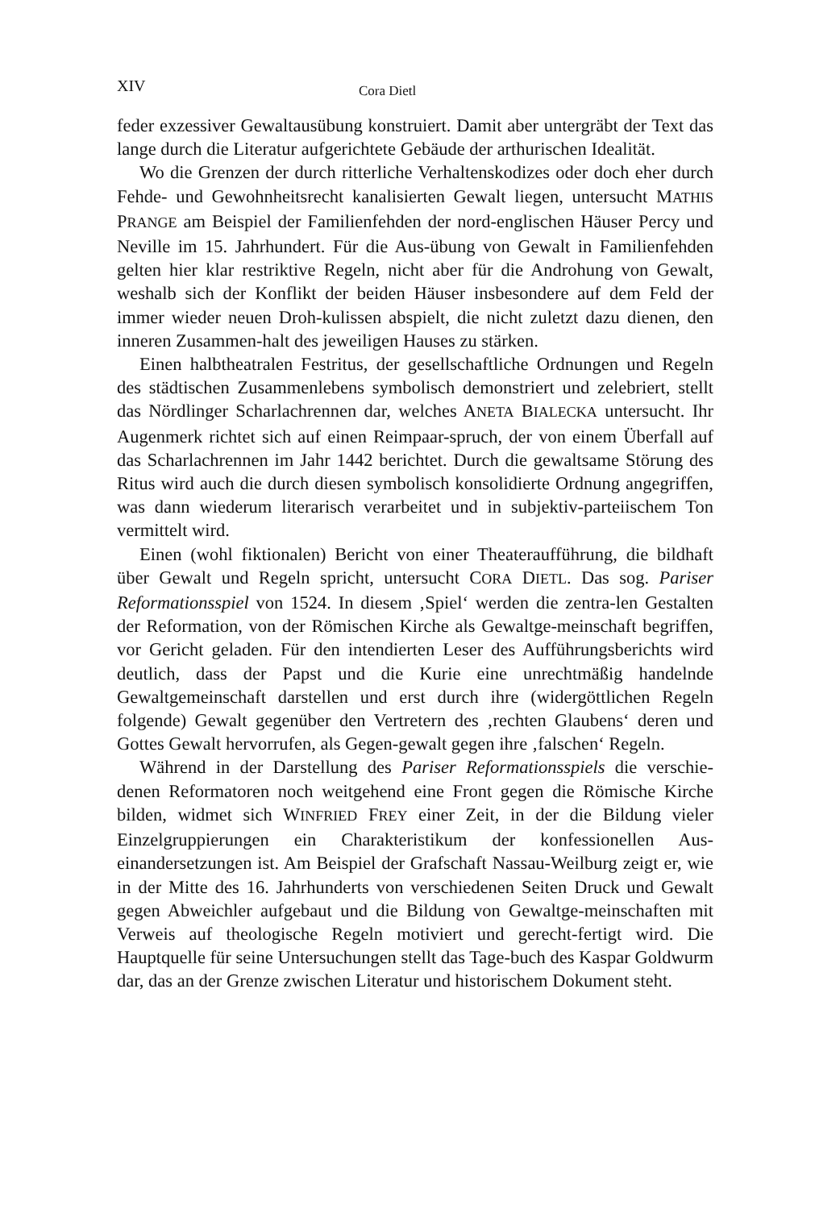XIV Cora Dietl
feder exzessiver Gewaltausübung konstruiert. Damit aber untergräbt der Text das lange durch die Literatur aufgerichtete Gebäude der arthurischen Idealität.
Wo die Grenzen der durch ritterliche Verhaltenskodizes oder doch eher durch Fehde- und Gewohnheitsrecht kanalisierten Gewalt liegen, untersucht MATHIS PRANGE am Beispiel der Familienfehden der nord-englischen Häuser Percy und Neville im 15. Jahrhundert. Für die Aus-übung von Gewalt in Familienfehden gelten hier klar restriktive Regeln, nicht aber für die Androhung von Gewalt, weshalb sich der Konflikt der beiden Häuser insbesondere auf dem Feld der immer wieder neuen Droh-kulissen abspielt, die nicht zuletzt dazu dienen, den inneren Zusammen-halt des jeweiligen Hauses zu stärken.
Einen halbtheatralen Festritus, der gesellschaftliche Ordnungen und Regeln des städtischen Zusammenlebens symbolisch demonstriert und zelebriert, stellt das Nördlinger Scharlachrennen dar, welches ANETA BIALECKA untersucht. Ihr Augenmerk richtet sich auf einen Reimpaar-spruch, der von einem Überfall auf das Scharlachrennen im Jahr 1442 berichtet. Durch die gewaltsame Störung des Ritus wird auch die durch diesen symbolisch konsolidierte Ordnung angegriffen, was dann wiederum literarisch verarbeitet und in subjektiv-parteiischem Ton vermittelt wird.
Einen (wohl fiktionalen) Bericht von einer Theateraufführung, die bildhaft über Gewalt und Regeln spricht, untersucht CORA DIETL. Das sog. Pariser Reformationsspiel von 1524. In diesem ‚Spiel‘ werden die zentra-len Gestalten der Reformation, von der Römischen Kirche als Gewaltge-meinschaft begriffen, vor Gericht geladen. Für den intendierten Leser des Aufführungsberichts wird deutlich, dass der Papst und die Kurie eine unrechtmäßig handelnde Gewaltgemeinschaft darstellen und erst durch ihre (widergöttlichen Regeln folgende) Gewalt gegenüber den Vertretern des ‚rechten Glaubens‘ deren und Gottes Gewalt hervorrufen, als Gegen-gewalt gegen ihre ‚falschen‘ Regeln.
Während in der Darstellung des Pariser Reformationsspiels die verschie-denen Reformatoren noch weitgehend eine Front gegen die Römische Kirche bilden, widmet sich WINFRIED FREY einer Zeit, in der die Bildung vieler Einzelgruppierungen ein Charakteristikum der konfessionellen Aus-einandersetzungen ist. Am Beispiel der Grafschaft Nassau-Weilburg zeigt er, wie in der Mitte des 16. Jahrhunderts von verschiedenen Seiten Druck und Gewalt gegen Abweichler aufgebaut und die Bildung von Gewaltge-meinschaften mit Verweis auf theologische Regeln motiviert und gerecht-fertigt wird. Die Hauptquelle für seine Untersuchungen stellt das Tage-buch des Kaspar Goldwurm dar, das an der Grenze zwischen Literatur und historischem Dokument steht.